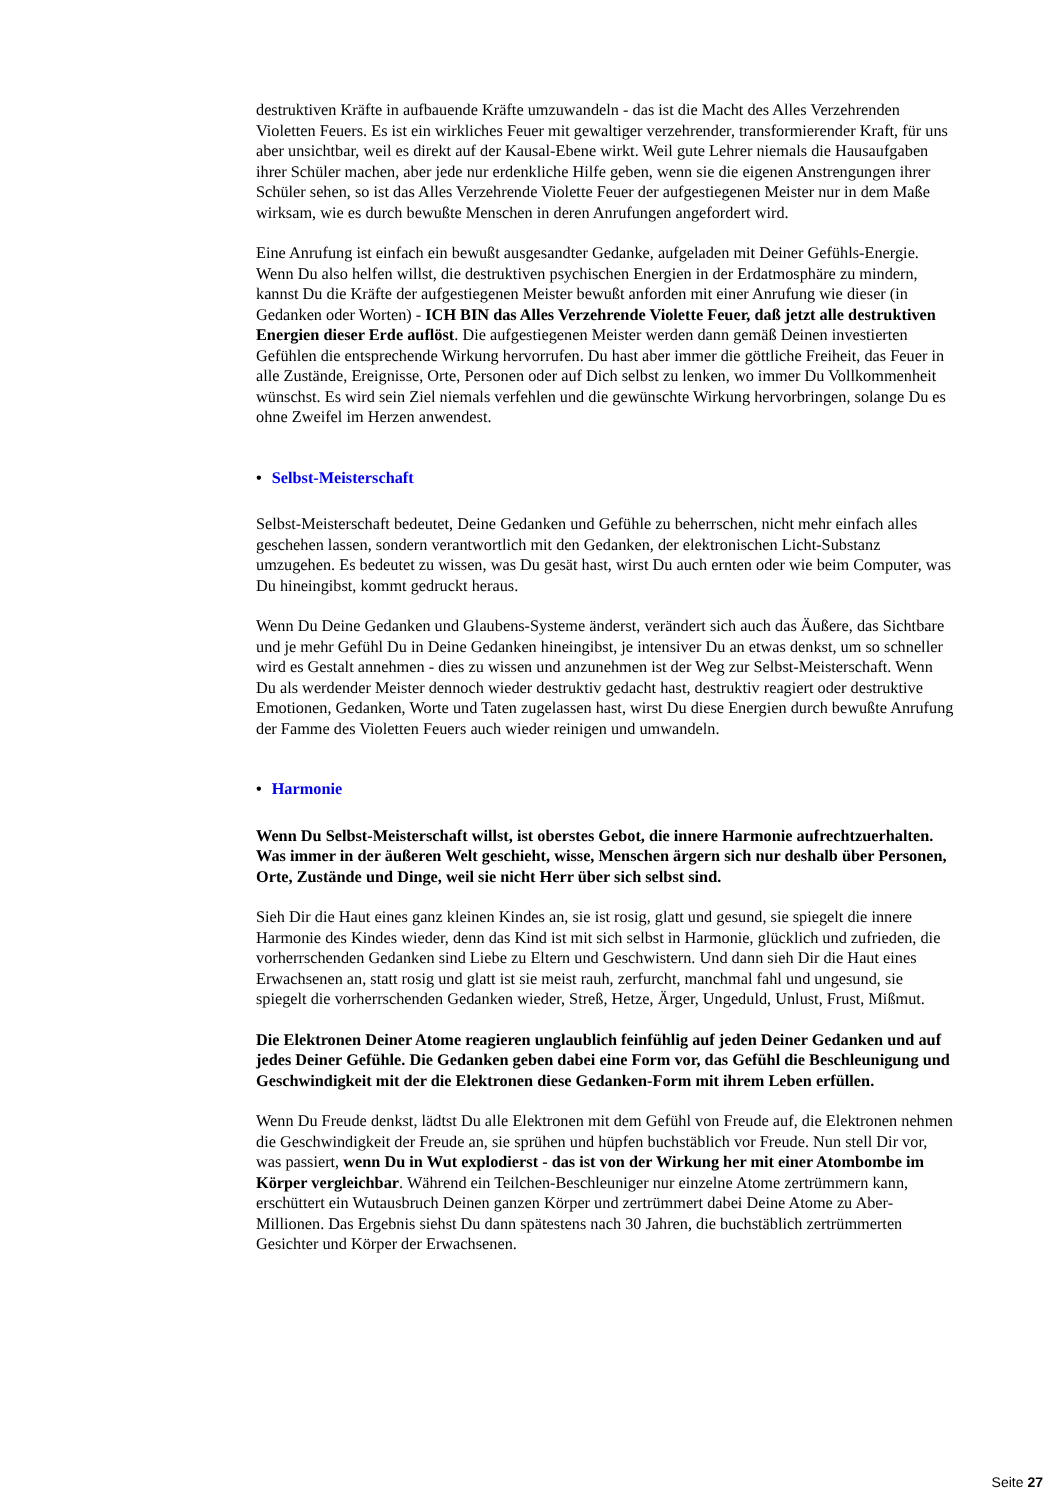destruktiven Kräfte in aufbauende Kräfte umzuwandeln - das ist die Macht des Alles Verzehrenden Violetten Feuers. Es ist ein wirkliches Feuer mit gewaltiger verzehrender, transformierender Kraft, für uns aber unsichtbar, weil es direkt auf der Kausal-Ebene wirkt. Weil gute Lehrer niemals die Hausaufgaben ihrer Schüler machen, aber jede nur erdenkliche Hilfe geben, wenn sie die eigenen Anstrengungen ihrer Schüler sehen, so ist das Alles Verzehrende Violette Feuer der aufgestiegenen Meister nur in dem Maße wirksam, wie es durch bewußte Menschen in deren Anrufungen angefordert wird.
Eine Anrufung ist einfach ein bewußt ausgesandter Gedanke, aufgeladen mit Deiner Gefühls-Energie. Wenn Du also helfen willst, die destruktiven psychischen Energien in der Erdatmosphäre zu mindern, kannst Du die Kräfte der aufgestiegenen Meister bewußt anforden mit einer Anrufung wie dieser (in Gedanken oder Worten) - ICH BIN das Alles Verzehrende Violette Feuer, daß jetzt alle destruktiven Energien dieser Erde auflöst. Die aufgestiegenen Meister werden dann gemäß Deinen investierten Gefühlen die entsprechende Wirkung hervorrufen. Du hast aber immer die göttliche Freiheit, das Feuer in alle Zustände, Ereignisse, Orte, Personen oder auf Dich selbst zu lenken, wo immer Du Vollkommenheit wünschst. Es wird sein Ziel niemals verfehlen und die gewünschte Wirkung hervorbringen, solange Du es ohne Zweifel im Herzen anwendest.
• Selbst-Meisterschaft
Selbst-Meisterschaft bedeutet, Deine Gedanken und Gefühle zu beherrschen, nicht mehr einfach alles geschehen lassen, sondern verantwortlich mit den Gedanken, der elektronischen Licht-Substanz umzugehen. Es bedeutet zu wissen, was Du gesät hast, wirst Du auch ernten oder wie beim Computer, was Du hineingibst, kommt gedruckt heraus.
Wenn Du Deine Gedanken und Glaubens-Systeme änderst, verändert sich auch das Äußere, das Sichtbare und je mehr Gefühl Du in Deine Gedanken hineingibst, je intensiver Du an etwas denkst, um so schneller wird es Gestalt annehmen - dies zu wissen und anzunehmen ist der Weg zur Selbst-Meisterschaft. Wenn Du als werdender Meister dennoch wieder destruktiv gedacht hast, destruktiv reagiert oder destruktive Emotionen, Gedanken, Worte und Taten zugelassen hast, wirst Du diese Energien durch bewußte Anrufung der Famme des Violetten Feuers auch wieder reinigen und umwandeln.
• Harmonie
Wenn Du Selbst-Meisterschaft willst, ist oberstes Gebot, die innere Harmonie aufrechtzuerhalten. Was immer in der äußeren Welt geschieht, wisse, Menschen ärgern sich nur deshalb über Personen, Orte, Zustände und Dinge, weil sie nicht Herr über sich selbst sind.
Sieh Dir die Haut eines ganz kleinen Kindes an, sie ist rosig, glatt und gesund, sie spiegelt die innere Harmonie des Kindes wieder, denn das Kind ist mit sich selbst in Harmonie, glücklich und zufrieden, die vorherrschenden Gedanken sind Liebe zu Eltern und Geschwistern. Und dann sieh Dir die Haut eines Erwachsenen an, statt rosig und glatt ist sie meist rauh, zerfurcht, manchmal fahl und ungesund, sie spiegelt die vorherrschenden Gedanken wieder, Streß, Hetze, Ärger, Ungeduld, Unlust, Frust, Mißmut.
Die Elektronen Deiner Atome reagieren unglaublich feinfühlig auf jeden Deiner Gedanken und auf jedes Deiner Gefühle. Die Gedanken geben dabei eine Form vor, das Gefühl die Beschleunigung und Geschwindigkeit mit der die Elektronen diese Gedanken-Form mit ihrem Leben erfüllen.
Wenn Du Freude denkst, lädtst Du alle Elektronen mit dem Gefühl von Freude auf, die Elektronen nehmen die Geschwindigkeit der Freude an, sie sprühen und hüpfen buchstäblich vor Freude. Nun stell Dir vor, was passiert, wenn Du in Wut explodierst - das ist von der Wirkung her mit einer Atombombe im Körper vergleichbar. Während ein Teilchen-Beschleuniger nur einzelne Atome zertrümmern kann, erschüttert ein Wutausbruch Deinen ganzen Körper und zertrümmert dabei Deine Atome zu Aber-Millionen. Das Ergebnis siehst Du dann spätestens nach 30 Jahren, die buchstäblich zertrümmerten Gesichter und Körper der Erwachsenen.
Seite 27